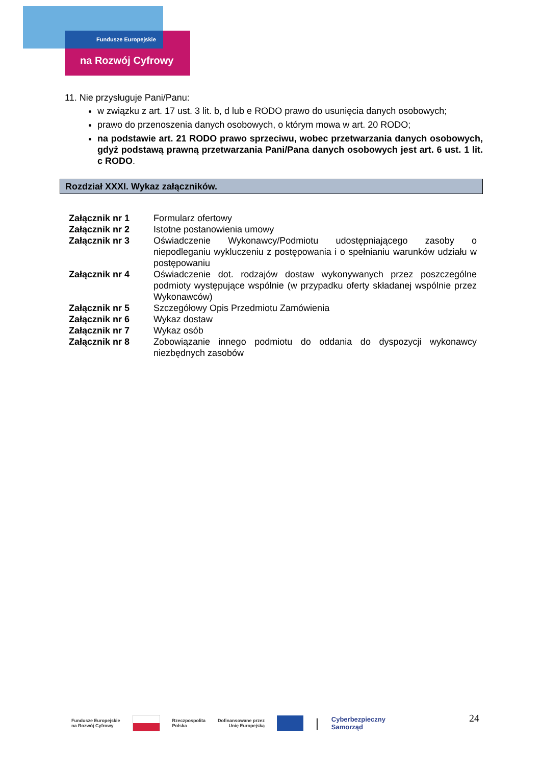Fundusze Europejskie
na Rozwój Cyfrowy
11. Nie przysługuje Pani/Panu:
w związku z art. 17 ust. 3 lit. b, d lub e RODO prawo do usunięcia danych osobowych;
prawo do przenoszenia danych osobowych, o którym mowa w art. 20 RODO;
na podstawie art. 21 RODO prawo sprzeciwu, wobec przetwarzania danych osobowych, gdyż podstawą prawną przetwarzania Pani/Pana danych osobowych jest art. 6 ust. 1 lit. c RODO.
Rozdział XXXI. Wykaz załączników.
| Załącznik nr 1 | Formularz ofertowy |
| Załącznik nr 2 | Istotne postanowienia umowy |
| Załącznik nr 3 | Oświadczenie Wykonawcy/Podmiotu udostępniającego zasoby o niepodleganiu wykluczeniu z postępowania i o spełnianiu warunków udziału w postępowaniu |
| Załącznik nr 4 | Oświadczenie dot. rodzajów dostaw wykonywanych przez poszczególne podmioty występujące wspólnie (w przypadku oferty składanej wspólnie przez Wykonawców) |
| Załącznik nr 5 | Szczegółowy Opis Przedmiotu Zamówienia |
| Załącznik nr 6 | Wykaz dostaw |
| Załącznik nr 7 | Wykaz osób |
| Załącznik nr 8 | Zobowiązanie innego podmiotu do oddania do dyspozycji wykonawcy niezbędnych zasobów |
Fundusze Europejskie
na Rozwój Cyfrowy
Rzeczpospolita
Polska
Dofinansowane przez
Unię Europejską
|
Cyberbezpieczny
Samorząd
24